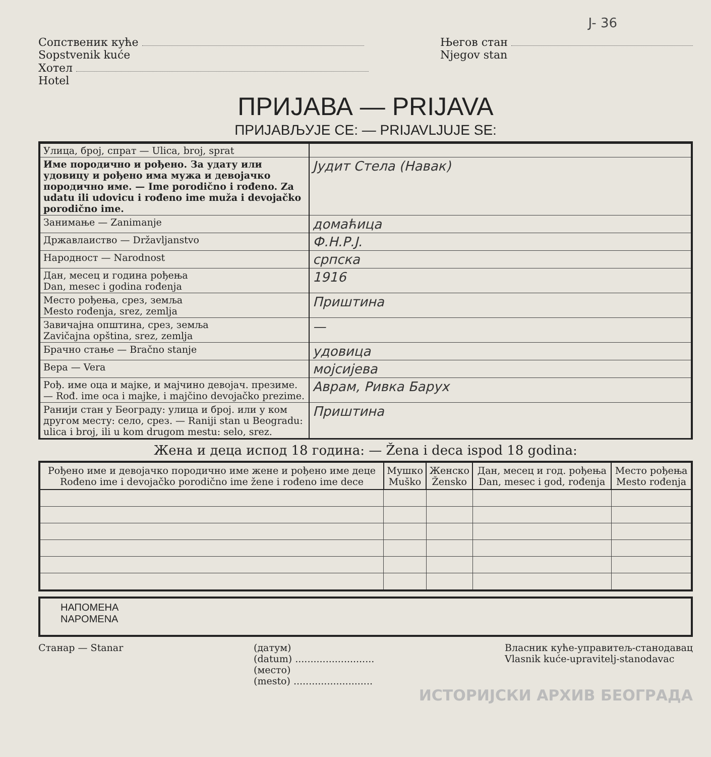J- 36
Сопственик куће
Sopstvenik kuće
Хотел
Hotel
Његов стан
Njegov stan
ПРИЈАВА — PRIJAVA
ПРИЈАВЉУЈЕ СЕ: — PRIJAVLJUJE SE:
| Улица, број, спрат — Ulica, broj, sprat | |
| Име породично и рођено. За удату или удовицу и рођено има мужа и девојачко породично име. — Ime porodično i rođeno. Za udatu ili udovicu i rođeno ime muža i devojačko porodično ime. | Јудит Стела (Навак) |
| Занимање — Zanimanje | домаћица |
| Државлаиство — Državljanstvo | Ф.Н.Р.Ј. |
| Народност — Narodnost | српска |
| Дан, месец и година рођења Dan, mesec i godina rođenja | 1916 |
| Место рођења, срез, земља Mesto rođenja, srez, zemlja | Приштина |
| Завичајна општина, срез, земља Zavičajna opština, srez, zemlja | — |
| Брачно стање — Bračno stanje | удовица |
| Вера — Vera | мојсијева |
| Рођ. име оца и мајке, и мајчино девојач. презиме. — Rođ. ime oca i majke, i majčino devojačko prezime. | Аврам, Ривка Барух |
| Ранији стан у Београду: улица и број. или у ком другом месту: село, срез. — Raniji stan u Beogradu: ulica i broj, ili u kom drugom mestu: selo, srez. | Приштина |
Жена и деца испод 18 година: — Žena i deca ispod 18 godina:
| Рођено име и девојачко породично име жене и рођено име деце Rođeno ime i devojačko porodično ime žene i rođeno ime dece | Мушко Muško | Женско Žensko | Дан, месец и год. рођења Dan, mesec i god, rođenja | Место рођења Mesto rođenja |
| --- | --- | --- | --- | --- |
НАПОМЕНА
NAPOMENA
Станар — Stanar (датум)
(datum) ..........................
(место)
(mesto) ..........................
Власник куће-управитељ-станодавац
Vlasnik kuće-upravitelj-stanodavac
ИСТОРИЈСКИ АРХИВ БЕОГРАДА